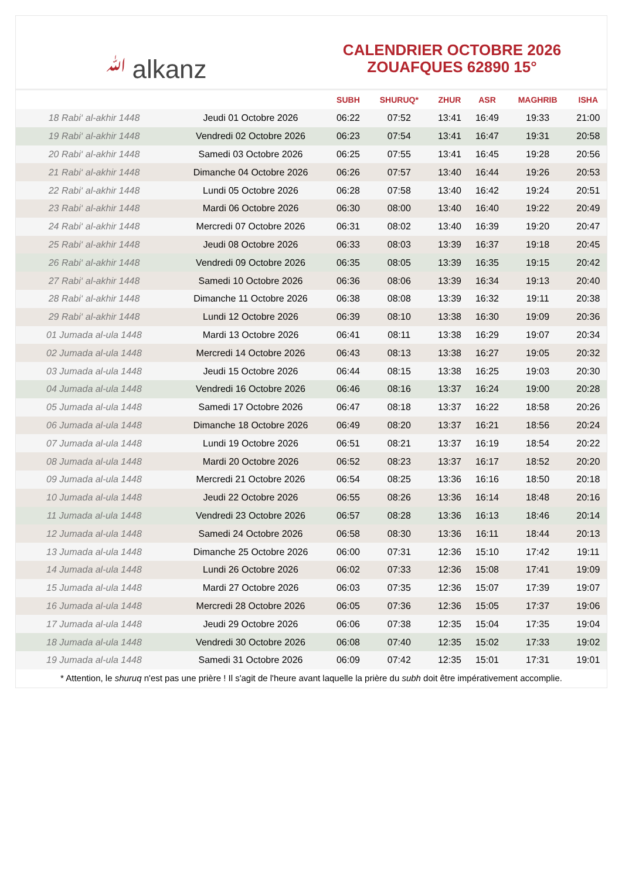ﷲalkanz
CALENDRIER OCTOBRE 2026
ZOUAFQUES 62890 15°
| | | SUBH | SHURUQ* | ZHUR | ASR | MAGHRIB | ISHA |
| --- | --- | --- | --- | --- | --- | --- | --- |
| 18 Rabi‘ al-akhir 1448 | Jeudi 01 Octobre 2026 | 06:22 | 07:52 | 13:41 | 16:49 | 19:33 | 21:00 |
| 19 Rabi‘ al-akhir 1448 | Vendredi 02 Octobre 2026 | 06:23 | 07:54 | 13:41 | 16:47 | 19:31 | 20:58 |
| 20 Rabi‘ al-akhir 1448 | Samedi 03 Octobre 2026 | 06:25 | 07:55 | 13:41 | 16:45 | 19:28 | 20:56 |
| 21 Rabi‘ al-akhir 1448 | Dimanche 04 Octobre 2026 | 06:26 | 07:57 | 13:40 | 16:44 | 19:26 | 20:53 |
| 22 Rabi‘ al-akhir 1448 | Lundi 05 Octobre 2026 | 06:28 | 07:58 | 13:40 | 16:42 | 19:24 | 20:51 |
| 23 Rabi‘ al-akhir 1448 | Mardi 06 Octobre 2026 | 06:30 | 08:00 | 13:40 | 16:40 | 19:22 | 20:49 |
| 24 Rabi‘ al-akhir 1448 | Mercredi 07 Octobre 2026 | 06:31 | 08:02 | 13:40 | 16:39 | 19:20 | 20:47 |
| 25 Rabi‘ al-akhir 1448 | Jeudi 08 Octobre 2026 | 06:33 | 08:03 | 13:39 | 16:37 | 19:18 | 20:45 |
| 26 Rabi‘ al-akhir 1448 | Vendredi 09 Octobre 2026 | 06:35 | 08:05 | 13:39 | 16:35 | 19:15 | 20:42 |
| 27 Rabi‘ al-akhir 1448 | Samedi 10 Octobre 2026 | 06:36 | 08:06 | 13:39 | 16:34 | 19:13 | 20:40 |
| 28 Rabi‘ al-akhir 1448 | Dimanche 11 Octobre 2026 | 06:38 | 08:08 | 13:39 | 16:32 | 19:11 | 20:38 |
| 29 Rabi‘ al-akhir 1448 | Lundi 12 Octobre 2026 | 06:39 | 08:10 | 13:38 | 16:30 | 19:09 | 20:36 |
| 01 Jumada al-ula 1448 | Mardi 13 Octobre 2026 | 06:41 | 08:11 | 13:38 | 16:29 | 19:07 | 20:34 |
| 02 Jumada al-ula 1448 | Mercredi 14 Octobre 2026 | 06:43 | 08:13 | 13:38 | 16:27 | 19:05 | 20:32 |
| 03 Jumada al-ula 1448 | Jeudi 15 Octobre 2026 | 06:44 | 08:15 | 13:38 | 16:25 | 19:03 | 20:30 |
| 04 Jumada al-ula 1448 | Vendredi 16 Octobre 2026 | 06:46 | 08:16 | 13:37 | 16:24 | 19:00 | 20:28 |
| 05 Jumada al-ula 1448 | Samedi 17 Octobre 2026 | 06:47 | 08:18 | 13:37 | 16:22 | 18:58 | 20:26 |
| 06 Jumada al-ula 1448 | Dimanche 18 Octobre 2026 | 06:49 | 08:20 | 13:37 | 16:21 | 18:56 | 20:24 |
| 07 Jumada al-ula 1448 | Lundi 19 Octobre 2026 | 06:51 | 08:21 | 13:37 | 16:19 | 18:54 | 20:22 |
| 08 Jumada al-ula 1448 | Mardi 20 Octobre 2026 | 06:52 | 08:23 | 13:37 | 16:17 | 18:52 | 20:20 |
| 09 Jumada al-ula 1448 | Mercredi 21 Octobre 2026 | 06:54 | 08:25 | 13:36 | 16:16 | 18:50 | 20:18 |
| 10 Jumada al-ula 1448 | Jeudi 22 Octobre 2026 | 06:55 | 08:26 | 13:36 | 16:14 | 18:48 | 20:16 |
| 11 Jumada al-ula 1448 | Vendredi 23 Octobre 2026 | 06:57 | 08:28 | 13:36 | 16:13 | 18:46 | 20:14 |
| 12 Jumada al-ula 1448 | Samedi 24 Octobre 2026 | 06:58 | 08:30 | 13:36 | 16:11 | 18:44 | 20:13 |
| 13 Jumada al-ula 1448 | Dimanche 25 Octobre 2026 | 06:00 | 07:31 | 12:36 | 15:10 | 17:42 | 19:11 |
| 14 Jumada al-ula 1448 | Lundi 26 Octobre 2026 | 06:02 | 07:33 | 12:36 | 15:08 | 17:41 | 19:09 |
| 15 Jumada al-ula 1448 | Mardi 27 Octobre 2026 | 06:03 | 07:35 | 12:36 | 15:07 | 17:39 | 19:07 |
| 16 Jumada al-ula 1448 | Mercredi 28 Octobre 2026 | 06:05 | 07:36 | 12:36 | 15:05 | 17:37 | 19:06 |
| 17 Jumada al-ula 1448 | Jeudi 29 Octobre 2026 | 06:06 | 07:38 | 12:35 | 15:04 | 17:35 | 19:04 |
| 18 Jumada al-ula 1448 | Vendredi 30 Octobre 2026 | 06:08 | 07:40 | 12:35 | 15:02 | 17:33 | 19:02 |
| 19 Jumada al-ula 1448 | Samedi 31 Octobre 2026 | 06:09 | 07:42 | 12:35 | 15:01 | 17:31 | 19:01 |
* Attention, le shuruq n'est pas une prière ! Il s'agit de l'heure avant laquelle la prière du subh doit être impérativement accomplie.